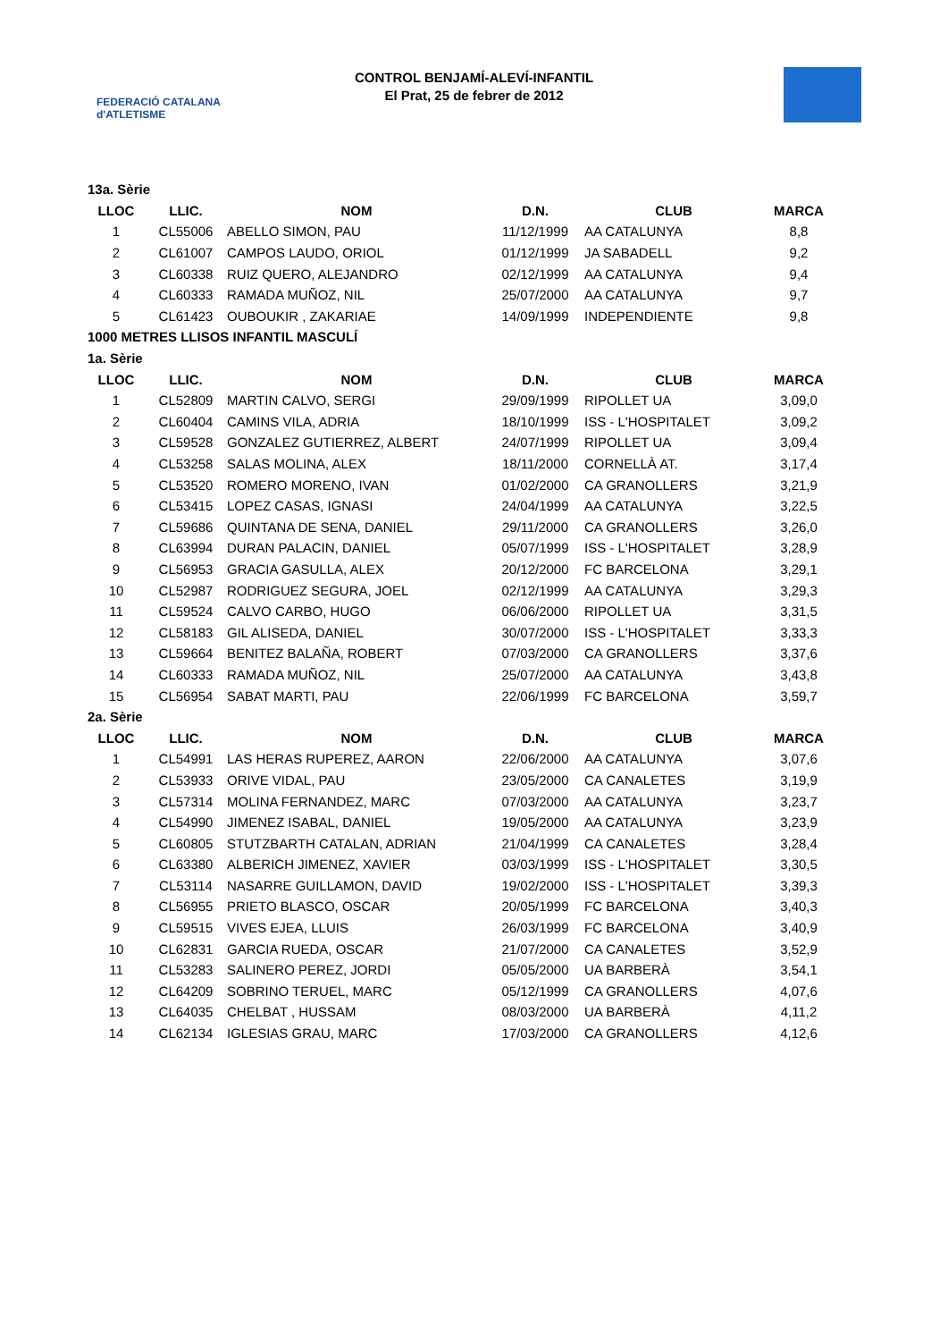FEDERACIÓ CATALANA d'ATLETISME
CONTROL BENJAMÍ-ALEVÍ-INFANTIL
El Prat, 25 de febrer de 2012
| 13a. Sèrie | | | | | |
| LLOC | LLIC. | NOM | D.N. | CLUB | MARCA |
| 1 | CL55006 | ABELLO SIMON, PAU | 11/12/1999 | AA CATALUNYA | 8,8 |
| 2 | CL61007 | CAMPOS LAUDO, ORIOL | 01/12/1999 | JA SABADELL | 9,2 |
| 3 | CL60338 | RUIZ QUERO, ALEJANDRO | 02/12/1999 | AA CATALUNYA | 9,4 |
| 4 | CL60333 | RAMADA MUÑOZ, NIL | 25/07/2000 | AA CATALUNYA | 9,7 |
| 5 | CL61423 | OUBOUKIR , ZAKARIAE | 14/09/1999 | INDEPENDIENTE | 9,8 |
| 1000 METRES LLISOS INFANTIL MASCULÍ | | | | | |
| 1a. Sèrie | | | | | |
| LLOC | LLIC. | NOM | D.N. | CLUB | MARCA |
| 1 | CL52809 | MARTIN CALVO, SERGI | 29/09/1999 | RIPOLLET UA | 3,09,0 |
| 2 | CL60404 | CAMINS VILA, ADRIA | 18/10/1999 | ISS - L'HOSPITALET | 3,09,2 |
| 3 | CL59528 | GONZALEZ GUTIERREZ, ALBERT | 24/07/1999 | RIPOLLET UA | 3,09,4 |
| 4 | CL53258 | SALAS MOLINA, ALEX | 18/11/2000 | CORNELLÀ AT. | 3,17,4 |
| 5 | CL53520 | ROMERO MORENO, IVAN | 01/02/2000 | CA GRANOLLERS | 3,21,9 |
| 6 | CL53415 | LOPEZ CASAS, IGNASI | 24/04/1999 | AA CATALUNYA | 3,22,5 |
| 7 | CL59686 | QUINTANA DE SENA, DANIEL | 29/11/2000 | CA GRANOLLERS | 3,26,0 |
| 8 | CL63994 | DURAN PALACIN, DANIEL | 05/07/1999 | ISS - L'HOSPITALET | 3,28,9 |
| 9 | CL56953 | GRACIA GASULLA, ALEX | 20/12/2000 | FC BARCELONA | 3,29,1 |
| 10 | CL52987 | RODRIGUEZ SEGURA, JOEL | 02/12/1999 | AA CATALUNYA | 3,29,3 |
| 11 | CL59524 | CALVO CARBO, HUGO | 06/06/2000 | RIPOLLET UA | 3,31,5 |
| 12 | CL58183 | GIL ALISEDA, DANIEL | 30/07/2000 | ISS - L'HOSPITALET | 3,33,3 |
| 13 | CL59664 | BENITEZ BALAÑA, ROBERT | 07/03/2000 | CA GRANOLLERS | 3,37,6 |
| 14 | CL60333 | RAMADA MUÑOZ, NIL | 25/07/2000 | AA CATALUNYA | 3,43,8 |
| 15 | CL56954 | SABAT MARTI, PAU | 22/06/1999 | FC BARCELONA | 3,59,7 |
| 2a. Sèrie | | | | | |
| LLOC | LLIC. | NOM | D.N. | CLUB | MARCA |
| 1 | CL54991 | LAS HERAS RUPEREZ, AARON | 22/06/2000 | AA CATALUNYA | 3,07,6 |
| 2 | CL53933 | ORIVE VIDAL, PAU | 23/05/2000 | CA CANALETES | 3,19,9 |
| 3 | CL57314 | MOLINA FERNANDEZ, MARC | 07/03/2000 | AA CATALUNYA | 3,23,7 |
| 4 | CL54990 | JIMENEZ ISABAL, DANIEL | 19/05/2000 | AA CATALUNYA | 3,23,9 |
| 5 | CL60805 | STUTZBARTH CATALAN, ADRIAN | 21/04/1999 | CA CANALETES | 3,28,4 |
| 6 | CL63380 | ALBERICH JIMENEZ, XAVIER | 03/03/1999 | ISS - L'HOSPITALET | 3,30,5 |
| 7 | CL53114 | NASARRE GUILLAMON, DAVID | 19/02/2000 | ISS - L'HOSPITALET | 3,39,3 |
| 8 | CL56955 | PRIETO BLASCO, OSCAR | 20/05/1999 | FC BARCELONA | 3,40,3 |
| 9 | CL59515 | VIVES EJEA, LLUIS | 26/03/1999 | FC BARCELONA | 3,40,9 |
| 10 | CL62831 | GARCIA RUEDA, OSCAR | 21/07/2000 | CA CANALETES | 3,52,9 |
| 11 | CL53283 | SALINERO PEREZ, JORDI | 05/05/2000 | UA BARBERÀ | 3,54,1 |
| 12 | CL64209 | SOBRINO TERUEL, MARC | 05/12/1999 | CA GRANOLLERS | 4,07,6 |
| 13 | CL64035 | CHELBAT , HUSSAM | 08/03/2000 | UA BARBERÀ | 4,11,2 |
| 14 | CL62134 | IGLESIAS GRAU, MARC | 17/03/2000 | CA GRANOLLERS | 4,12,6 |